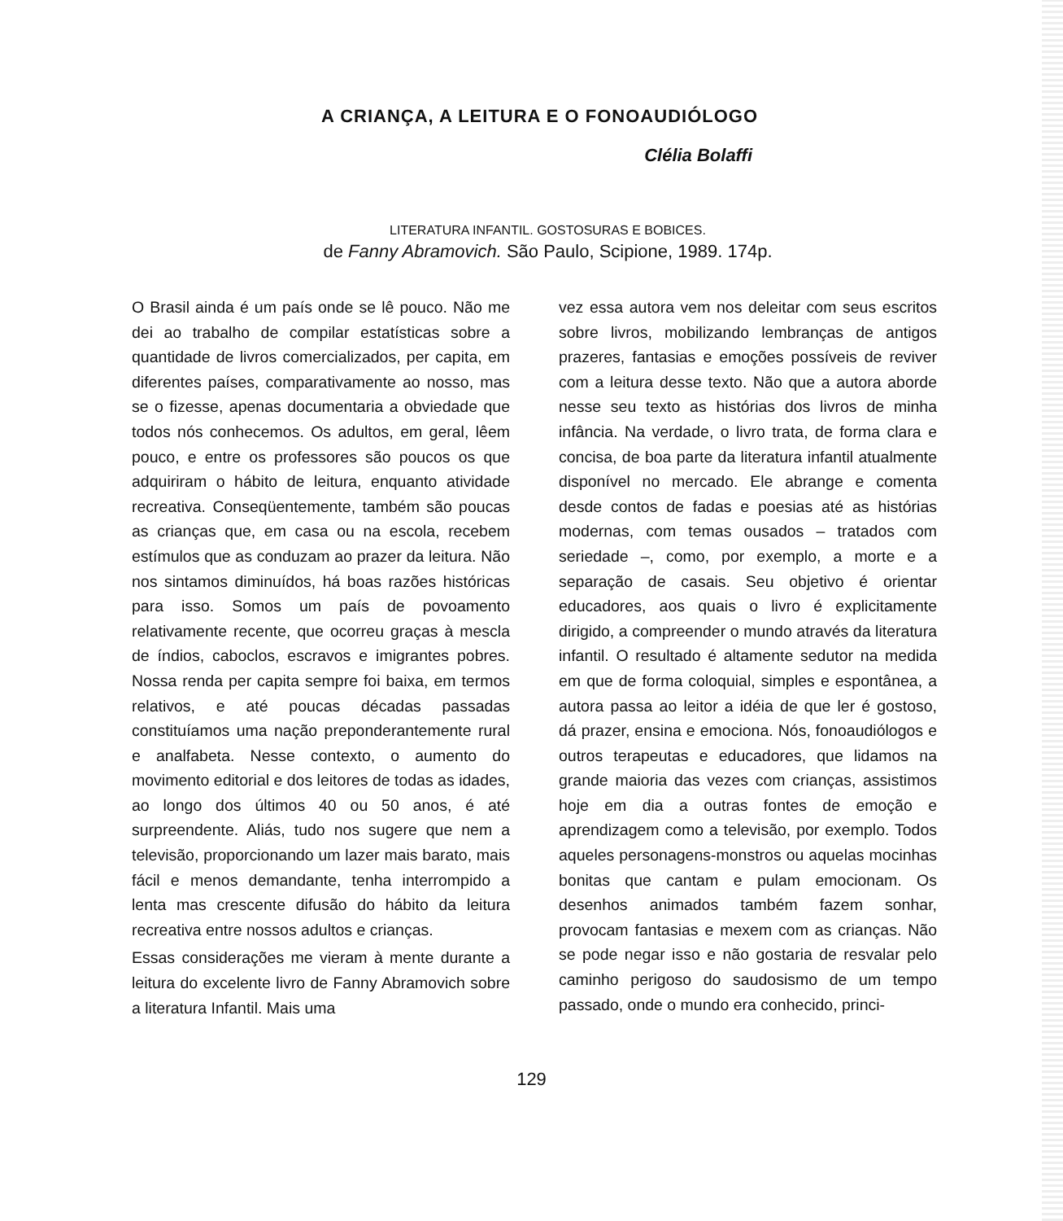A CRIANÇA, A LEITURA E O FONOAUDIÓLOGO
Clélia Bolaffi
LITERATURA INFANTIL. GOSTOSURAS E BOBICES.
de Fanny Abramovich. São Paulo, Scipione, 1989. 174p.
O Brasil ainda é um país onde se lê pouco. Não me dei ao trabalho de compilar estatísticas sobre a quantidade de livros comercializados, per capita, em diferentes países, comparativamente ao nosso, mas se o fizesse, apenas documentaria a obviedade que todos nós conhecemos. Os adultos, em geral, lêem pouco, e entre os professores são poucos os que adquiriram o hábito de leitura, enquanto atividade recreativa. Conseqüentemente, também são poucas as crianças que, em casa ou na escola, recebem estímulos que as conduzam ao prazer da leitura. Não nos sintamos diminuídos, há boas razões históricas para isso. Somos um país de povoamento relativamente recente, que ocorreu graças à mescla de índios, caboclos, escravos e imigrantes pobres. Nossa renda per capita sempre foi baixa, em termos relativos, e até poucas décadas passadas constituíamos uma nação preponderantemente rural e analfabeta. Nesse contexto, o aumento do movimento editorial e dos leitores de todas as idades, ao longo dos últimos 40 ou 50 anos, é até surpreendente. Aliás, tudo nos sugere que nem a televisão, proporcionando um lazer mais barato, mais fácil e menos demandante, tenha interrompido a lenta mas crescente difusão do hábito da leitura recreativa entre nossos adultos e crianças.
Essas considerações me vieram à mente durante a leitura do excelente livro de Fanny Abramovich sobre a literatura Infantil. Mais uma
vez essa autora vem nos deleitar com seus escritos sobre livros, mobilizando lembranças de antigos prazeres, fantasias e emoções possíveis de reviver com a leitura desse texto. Não que a autora aborde nesse seu texto as histórias dos livros de minha infância. Na verdade, o livro trata, de forma clara e concisa, de boa parte da literatura infantil atualmente disponível no mercado. Ele abrange e comenta desde contos de fadas e poesias até as histórias modernas, com temas ousados – tratados com seriedade –, como, por exemplo, a morte e a separação de casais. Seu objetivo é orientar educadores, aos quais o livro é explicitamente dirigido, a compreender o mundo através da literatura infantil. O resultado é altamente sedutor na medida em que de forma coloquial, simples e espontânea, a autora passa ao leitor a idéia de que ler é gostoso, dá prazer, ensina e emociona. Nós, fonoaudiólogos e outros terapeutas e educadores, que lidamos na grande maioria das vezes com crianças, assistimos hoje em dia a outras fontes de emoção e aprendizagem como a televisão, por exemplo. Todos aqueles personagens-monstros ou aquelas mocinhas bonitas que cantam e pulam emocionam. Os desenhos animados também fazem sonhar, provocam fantasias e mexem com as crianças. Não se pode negar isso e não gostaria de resvalar pelo caminho perigoso do saudosismo de um tempo passado, onde o mundo era conhecido, princi-
129